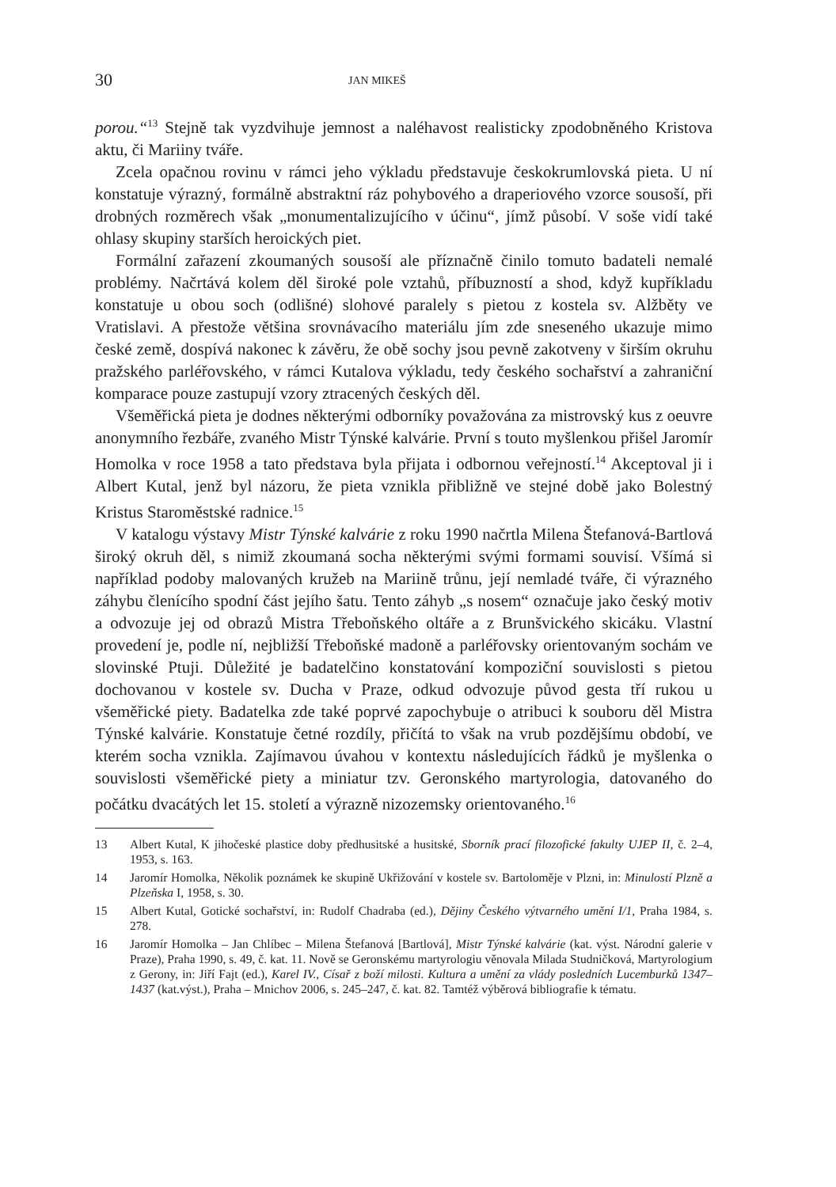30 JAN MIKEŠ
porou.“<sup>13</sup> Stejně tak vyzdvihuje jemnost a naléhavost realisticky zpodobněného Kristova aktu, či Mariiny tváře.
Zcela opačnou rovinu v rámci jeho výkladu představuje českokrumlovská pieta. U ní konstatuje výrazný, formálně abstraktní ráz pohybového a draperiového vzorce sousoší, při drobných rozměrech však „monumentalizujícího v účinu“, jímž působí. V soše vidí také ohlasy skupiny starších heroických piet.
Formální zařazení zkoumaných sousoší ale příznačně činilo tomuto badateli nemalé problémy. Načrtává kolem děl široké pole vztahů, příbuzností a shod, když kupříkladu konstatuje u obou soch (odlišné) slohové paralely s pietou z kostela sv. Alžběty ve Vratislavi. A přestože většina srovnávacího materiálu jím zde sneseného ukazuje mimo české země, dospívá nakonec k závěru, že obě sochy jsou pevně zakotveny v širším okruhu pražského parléřovského, v rámci Kutalova výkladu, tedy českého sochařství a zahraniční komparace pouze zastupují vzory ztracených českých děl.
Všeměřická pieta je dodnes některými odborníky považována za mistrovský kus z oeuvre anonymního řezbáře, zvaného Mistr Týnské kalvárie. První s touto myšlenkou přišel Jaromír Homolka v roce 1958 a tato představa byla přijata i odbornou veřejností.<sup>14</sup> Akceptoval ji i Albert Kutal, jenž byl názoru, že pieta vznikla přibližně ve stejné době jako Bolestný Kristus Staroměstské radnice.<sup>15</sup>
V katalogu výstavy Mistr Týnské kalvárie z roku 1990 načrtla Milena Štefanová-Bartlová široký okruh děl, s nimiž zkoumaná socha některými svými formami souvisí. Všímá si například podoby malovaných kružeb na Mariině trůnu, její nemladé tváře, či výrazného záhybu členícího spodní část jejího šatu. Tento záhyb „s nosem“ označuje jako český motiv a odvozuje jej od obrazů Mistra Třeboňského oltáře a z Brunšvického skicáku. Vlastní provedení je, podle ní, nejbližší Třeboňské madoně a parléřovsky orientovaným sochám ve slovinské Ptuji. Důležité je badatelčino konstatování kompoziční souvislosti s pietou dochovanou v kostele sv. Ducha v Praze, odkud odvozuje původ gesta tří rukou u všeměřické piety. Badatelka zde také poprvé zapochybuje o atribuci k souboru děl Mistra Týnské kalvárie. Konstatuje četné rozdíly, přičítá to však na vrub pozdějšímu období, ve kterém socha vznikla. Zajímavou úvahou v kontextu následujících řádků je myšlenka o souvislosti všeměřické piety a miniatur tzv. Geronského martyrologia, datovaného do počátku dvacátých let 15. století a výrazně nizozemsky orientovaného.<sup>16</sup>
13 Albert Kutal, K jihočeské plastice doby předhusitské a husitské, Sborník prací filozofické fakulty UJEP II, č. 2–4, 1953, s. 163.
14 Jaromír Homolka, Několik poznámek ke skupině Ukřižování v kostele sv. Bartoloměje v Plzni, in: Minulostí Plzně a Plzeňska I, 1958, s. 30.
15 Albert Kutal, Gotické sochařství, in: Rudolf Chadraba (ed.), Dějiny Českého výtvarného umění I/1, Praha 1984, s. 278.
16 Jaromír Homolka – Jan Chlíbec – Milena Štefanová [Bartlová], Mistr Týnské kalvárie (kat. výst. Národní galerie v Praze), Praha 1990, s. 49, č. kat. 11. Nově se Geronskému martyrologiu věnovala Milada Studničková, Martyrologium z Gerony, in: Jiří Fajt (ed.), Karel IV., Císař z boží milosti. Kultura a umění za vlády posledních Lucemburků 1347–1437 (kat.výst.), Praha – Mnichov 2006, s. 245–247, č. kat. 82. Tamtéž výběrová bibliografie k tématu.